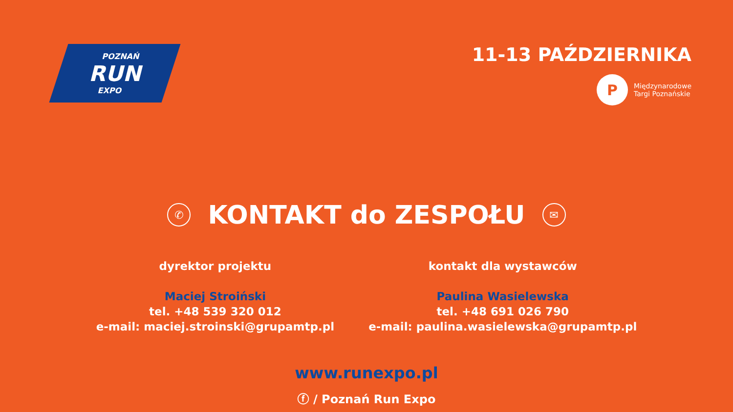POZNAŃ
RUN
EXPO
11-13 PAŹDZIERNIKA
P
Międzynarodowe
Targi Poznańskie
✆ KONTAKT do ZESPOŁU ✉
dyrektor projektu
Maciej Stroiński
tel. +48 539 320 012
e-mail: maciej.stroinski@grupamtp.pl
kontakt dla wystawców
Paulina Wasielewska
tel. +48 691 026 790
e-mail: paulina.wasielewska@grupamtp.pl
www.runexpo.pl
ⓕ / Poznań Run Expo